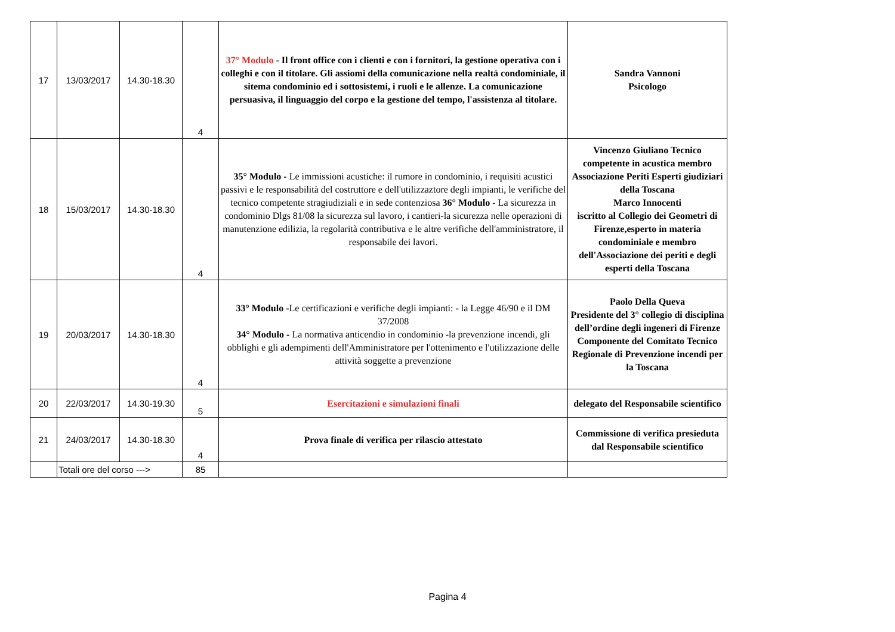| 17 | 13/03/2017 | 14.30-18.30 | 4 | 37° Modulo - Il front office con i clienti e con i fornitori, la gestione operativa con i colleghi e con il titolare. Gli assiomi della comunicazione nella realtà condominiale, il sitema condominio ed i sottosistemi, i ruoli e le allenze. La comunicazione persuasiva, il linguaggio del corpo e la gestione del tempo, l'assistenza al titolare. | Sandra Vannoni Psicologo |
| 18 | 15/03/2017 | 14.30-18.30 | 4 | 35° Modulo - Le immissioni acustiche: il rumore in condominio, i requisiti acustici passivi e le responsabilità del costruttore e dell'utilizzaztore degli impianti, le verifiche del tecnico competente stragiudiziali e in sede contenziosa 36° Modulo - La sicurezza in condominio Dlgs 81/08 la sicurezza sul lavoro, i cantieri-la sicurezza nelle operazioni di manutenzione edilizia, la regolarità contributiva e le altre verifiche dell'amministratore, il responsabile dei lavori. | Vincenzo Giuliano Tecnico competente in acustica membro Associazione Periti Esperti giudiziari della Toscana Marco Innocenti iscritto al Collegio dei Geometri di Firenze,esperto in materia condominiale e membro dell'Associazione dei periti e degli esperti della Toscana |
| 19 | 20/03/2017 | 14.30-18.30 | 4 | 33° Modulo - Le certificazioni e verifiche degli impianti: - la Legge 46/90 e il DM 37/2008 34° Modulo - La normativa anticendio in condominio -la prevenzione incendi, gli obblighi e gli adempimenti dell'Amministratore per l'ottenimento e l'utilizzazione delle attività soggette a prevenzione | Paolo Della Queva Presidente del 3° collegio di disciplina dell’ordine degli ingeneri di Firenze Componente del Comitato Tecnico Regionale di Prevenzione incendi per la Toscana |
| 20 | 22/03/2017 | 14.30-19.30 | 5 | Esercitazioni e simulazioni finali | delegato del Responsabile scientifico |
| 21 | 24/03/2017 | 14.30-18.30 | 4 | Prova finale di verifica per rilascio attestato | Commissione di verifica presieduta dal Responsabile scientifico |
| | Totali ore del corso ---> | | 85 | | |
Pagina 4